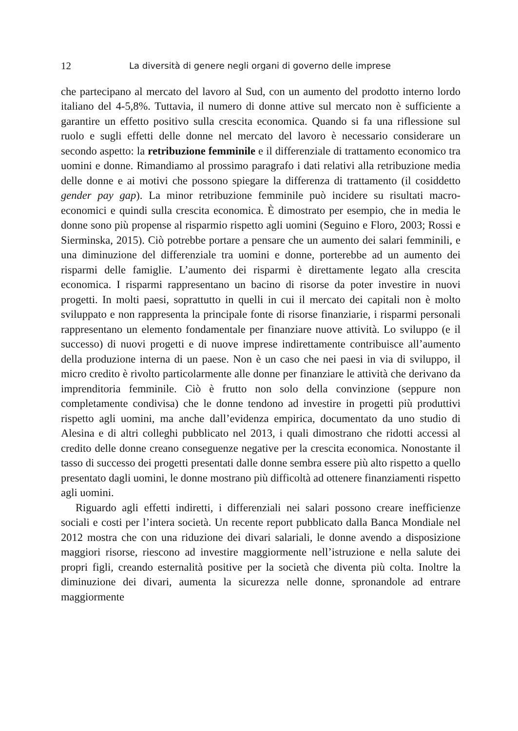12 La diversità di genere negli organi di governo delle imprese
che partecipano al mercato del lavoro al Sud, con un aumento del prodotto interno lordo italiano del 4-5,8%. Tuttavia, il numero di donne attive sul mercato non è sufficiente a garantire un effetto positivo sulla crescita economica. Quando si fa una riflessione sul ruolo e sugli effetti delle donne nel mercato del lavoro è necessario considerare un secondo aspetto: la retribuzione femminile e il differenziale di trattamento economico tra uomini e donne. Rimandiamo al prossimo paragrafo i dati relativi alla retribuzione media delle donne e ai motivi che possono spiegare la differenza di trattamento (il cosiddetto gender pay gap). La minor retribuzione femminile può incidere su risultati macro-economici e quindi sulla crescita economica. È dimostrato per esempio, che in media le donne sono più propense al risparmio rispetto agli uomini (Seguino e Floro, 2003; Rossi e Sierminska, 2015). Ciò potrebbe portare a pensare che un aumento dei salari femminili, e una diminuzione del differenziale tra uomini e donne, porterebbe ad un aumento dei risparmi delle famiglie. L’aumento dei risparmi è direttamente legato alla crescita economica. I risparmi rappresentano un bacino di risorse da poter investire in nuovi progetti. In molti paesi, soprattutto in quelli in cui il mercato dei capitali non è molto sviluppato e non rappresenta la principale fonte di risorse finanziarie, i risparmi personali rappresentano un elemento fondamentale per finanziare nuove attività. Lo sviluppo (e il successo) di nuovi progetti e di nuove imprese indirettamente contribuisce all’aumento della produzione interna di un paese. Non è un caso che nei paesi in via di sviluppo, il micro credito è rivolto particolarmente alle donne per finanziare le attività che derivano da imprenditoria femminile. Ciò è frutto non solo della convinzione (seppure non completamente condivisa) che le donne tendono ad investire in progetti più produttivi rispetto agli uomini, ma anche dall’evidenza empirica, documentato da uno studio di Alesina e di altri colleghi pubblicato nel 2013, i quali dimostrano che ridotti accessi al credito delle donne creano conseguenze negative per la crescita economica. Nonostante il tasso di successo dei progetti presentati dalle donne sembra essere più alto rispetto a quello presentato dagli uomini, le donne mostrano più difficoltà ad ottenere finanziamenti rispetto agli uomini.
Riguardo agli effetti indiretti, i differenziali nei salari possono creare inefficienze sociali e costi per l’intera società. Un recente report pubblicato dalla Banca Mondiale nel 2012 mostra che con una riduzione dei divari salariali, le donne avendo a disposizione maggiori risorse, riescono ad investire maggiormente nell’istruzione e nella salute dei propri figli, creando esternalità positive per la società che diventa più colta. Inoltre la diminuzione dei divari, aumenta la sicurezza nelle donne, spronandole ad entrare maggiormente